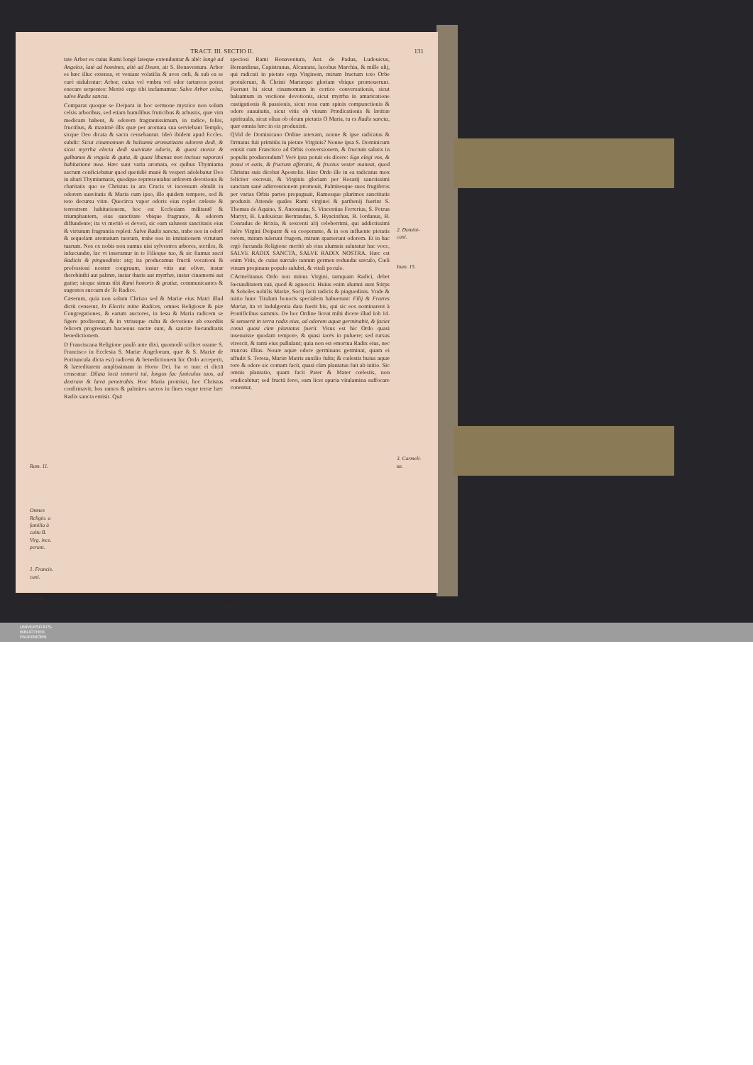TRACT. III. SECTIO II. 131
Rom. 11.
Omnes Religio. a familia à cultu B. Virg. ince. perunt.
1. Francis. cani.
Ise. 54.
tate Arbor es cuius Rami longè lateque extenduntur & altè: longè ad Angelos, latè ad homines, altè ad Deum, ait S. Bonaventura. Arbor es hæc illuc extensa, vt veniant volatilia & aves cæli, & sub ea se curè nidulentur: Arbor, cuius vel vmbra vel odor tartareos potest enecare serpentes: Meritò ergo tibi inclamamus: Salve Arbor celsa, salve Radix sancta.
Comparat quoque se Deipara in hoc sermone mystico non solum celsis arboribus, sed etiam humilibus fruticibus & arbustis, quæ vim medicam habent, & odorem fragrantissimum, in radice, foliis, fructibus, & maximè illis quæ per aromata sua serviebant Templo, sicque Deo dicata & sacra censebantur. Ideò ibidem apud Eccles. subdit: Sicut cinamomum & balsamū aromatizans odorem dedi, & sicut myrrha electa dedi suavitate odoris, & quasi storax & galbanus & vngula & gutta, & quasi libanus non incisus vaporavi habitationē mea. Hæc sunt varia aromata, ex quibus Thymiama sacrum conficiebatur quod quotidiè manè & vesperi adolebatur Deo in altari Thymiamatis, quodque repræsentabat ardorem devotionis & charitatis quo se Christus in ara Crucis vt incensum obtulit in odorem suavitatis & Maria cum ipso, illo quidem tempore, sed & toto decursu vitæ. Quocirca vapor odoris eius replet cæleste & terrestrem habitationem, hoc est Ecclesiam militantē & triumphantem, eius sanctitate vbique fragrante, & odorem diffundente; ita vt meritò ei devoti, sic eam salutent sanctitatis eius & virtutum fragrantia repleti: Salve Radix sancta, trahe nos in odorē & sequelam aromatum tuorum, trahe nos in imitationem virtutum tuarum. Nos ex nobis non sumus nisi sylvestres arbores, steriles, & infœcundæ, fac vt inseramur in te Filioque tuo, & sic fiamus socii Radicis & pinguedinis: atq; ita producamus fructū vocationi & professioni nostræ congruum, instar vitis aut olivæ, instar therebinthi aut palmæ, instar thuris aut myrrhæ, instar cinamomi aut guttæ; sicque simus tibi Rami honoris & gratiæ, communicantes & sugentes succum de Te Radice.
Cæterum, quia non solum Christo sed & Mariæ eius Matri illud dictū censetur, In Electis mitte Radices, omnes Religiosæ & piæ Congregationes, & earum auctores, in Iesu & Maria radicem se figere profitentur, & in vtriusque cultu & devotione ab exordiis felicem progressum hactenus nactæ sunt, & sanctæ fœcunditatis benedictionem.
D Franciscana Religione paulò ante dixi, quomodò scilicet orante S. Francisco in Ecclesia S. Mariæ Angelorum, quæ & S. Mariæ de Portiuncula dicta est) radicem & benedictionem hic Ordo acceperit, & hæreditatem amplissimam in Horto Dei. Ita vt tunc ei dictū censeatur: Dilata locū tentorii tui, longos fac funiculos tuos, ad dextram & lævā penetrabis. Hoc Maria promisit, hoc Christus confirmavit; hos ramos & palmites sacros in fines vsque terræ hæc Radix sancta emisit. Quā
speciosi Rami Bonaventura, Ant. de Padua, Ludouicus, Bernardinus, Capistranus, Alcantara, Iacobus Marchia, & mille alij, qui radicati in pietate erga Virginem, mirum fructum toto Orbe protulerunt, & Christi Mariæque gloriam vbique promouerunt. Fuerunt hi sicut cinamomum in cortice conversationis, sicut balsamum in vnctione devotionis, sicut myrrha in amaricatione castigationis & passionis, sicut rosa cum spinis compunctionis & odore suauitatis, sicut vitis ob vinum Prædicationis & lætitiæ spiritualis, sicut oliua ob oleum pietatis O Maria, tu es Radix sancta, quæ omnia hæc in eis produxisti.
QVid de Dominicano Ordine attexam, nonne & ipse radicatus & firmatus fuit primitùs in pietate Virginis? Nonne ipsa S. Dominicum emisit cum Francisco ad Orbis conversionem, & fructum salutis in populis producendum? Verè ipsa potuit eis dicere: Ego elegi vos, & posui vt eatis, & fructum afferatis, & fructus vester maneat, quod Christus suis dicebat Apostolis. Hinc Ordo ille in ea radicatus mox feliciter excreuit, & Virginis gloriam per Rosarij sanctissimi sanctam sanè adinventionem promouit, Palmitesque suos frugiferos per varias Orbis partes propagauit, Ramosque plurimos sanctitatis produxit. Attende quales Rami virginei & parthenij fuerint S. Thomas de Aquino, S. Antoninus, S. Vincentius Ferrerius, S. Petrus Martyr, B. Ludouicus Bertrandus, S. Hyacinthus, B. Iordanus, B. Conradus de Brixia, & sexcenti alij celeberrimi, qui addictissimi fuêre Virgini Deiparæ & ea cooperante, & in eos influente pietatis rorem, miram tulerunt frugem, mirum sparserunt odorem. Et in hac ergò fœcunda Religione meritò ab eius alumnis salutatur hac voce, SALVE RADIX SANCTA, SALVE RADIX NOSTRA. Hæc est enim Vitis, de cuius surculo tantum germen redundat sæculo, Cœli vinum propinans populo salubri, & vitali poculo.
CArmelitanus Ordo non minus Virgini, tamquam Radici, debet fœcunditatem suā, quod & agnoscit. Huius enim alumni sunt Stirps & Soboles nobilis Mariæ, Socij facti radicis & pinguedinis. Vnde & initio hunc Titulum honoris specialem habuerunt: Filij & Fratres Mariæ, ita vt Indulgentia data fuerit his, qui sic eos nominarent à Pontificibus summis. De hoc Ordine liceat mihi dicere illud Iob 14. Si senuerit in terra radix eius, ad odorem aquæ germinabit, & faciet comā quasi cùm plantatus fuerit. Visus est hic Ordo quasi insenuisse quodam tempore, & quasi iacēs in puluere; sed rursus virescit, & rami eius pullulant; quia non est emortua Radix eius, nec truncus illius. Nouæ aquæ odore germinans germinat, quam ei affudit S. Teresa, Mariæ Matris auxilio fulta; & cœlestis huius aquæ rore & odore sic comam facit, quasi cùm plantatus fuit ab initio. Sic omnis plantatio, quam facit Pater & Mater cœlestis, non eradicabitur; sed fructū feret, eam licet spuria vitulamina suffocare conentur,
2. Domini-cani.
Ioan. 15.
3. Carmeli-tæ.
R 2
UNIVERSITÄTS-
BIBLIOTHEK
PADERBORN